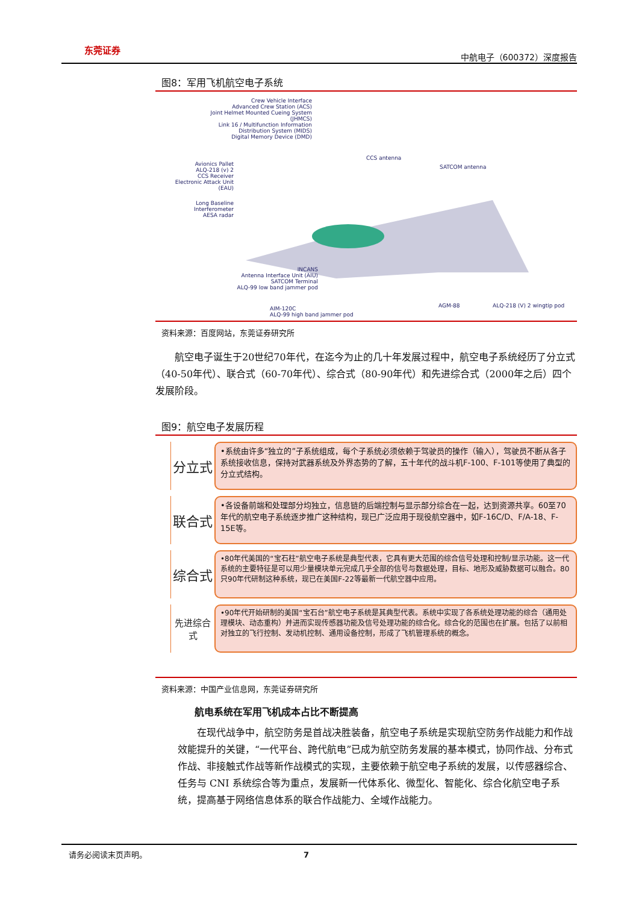东莞证券
中航电子（600372）深度报告
图8：军用飞机航空电子系统
Crew Vehicle Interface
Advanced Crew Station (ACS)
Joint Helmet Mounted Cueing System (JHMCS)
Link 16 / Multifunction Information Distribution System (MIDS)
Digital Memory Device (DMD)
Avionics Pallet
ALQ-218 (v) 2
CCS Receiver
Electronic Attack Unit (EAU)
Long Baseline Interferometer
AESA radar
CCS antenna
SATCOM antenna
INCANS
Antenna Interface Unit (AIU)
SATCOM Terminal
ALQ-99 low band jammer pod
AIM-120C
ALQ-99 high band jammer pod
AGM-88 ALQ-218 (V) 2 wingtip pod
资料来源：百度网站，东莞证券研究所
航空电子诞生于20世纪70年代，在迄今为止的几十年发展过程中，航空电子系统经历了分立式（40-50年代）、联合式（60-70年代）、综合式（80-90年代）和先进综合式（2000年之后）四个发展阶段。
图9：航空电子发展历程
分立式
•系统由许多“独立的”子系统组成，每个子系统必须依赖于驾驶员的操作（输入），驾驶员不断从各子系统接收信息，保持对武器系统及外界态势的了解，五十年代的战斗机F-100、F-101等使用了典型的分立式结构。
联合式
•各设备前端和处理部分均独立，信息链的后端控制与显示部分综合在一起，达到资源共享。60至70年代的航空电子系统逐步推广这种结构，现已广泛应用于现役航空器中，如F-16C/D、F/A-18、F-15E等。
综合式
•80年代美国的“宝石柱”航空电子系统是典型代表，它具有更大范围的综合信号处理和控制/显示功能。这一代系统的主要特征是可以用少量模块单元完成几乎全部的信号与数据处理，目标、地形及威胁数据可以融合。80只90年代研制这种系统，现已在美国F-22等最新一代航空器中应用。
先进综合
式
•90年代开始研制的美国“宝石台”航空电子系统是其典型代表。系统中实现了各系统处理功能的综合（通用处理模块、动态重构）并进而实现传感器功能及信号处理功能的综合化。综合化的范围也在扩展。包括了以前相对独立的飞行控制、发动机控制、通用设备控制，形成了飞机管理系统的概念。
资料来源：中国产业信息网，东莞证券研究所
航电系统在军用飞机成本占比不断提高
在现代战争中，航空防务是首战决胜装备，航空电子系统是实现航空防务作战能力和作战效能提升的关键，“一代平台、跨代航电”已成为航空防务发展的基本模式，协同作战、分布式作战、非接触式作战等新作战模式的实现，主要依赖于航空电子系统的发展，以传感器综合、任务与 CNI 系统综合等为重点，发展新一代体系化、微型化、智能化、综合化航空电子系统，提高基于网络信息体系的联合作战能力、全域作战能力。
请务必阅读末页声明。 7